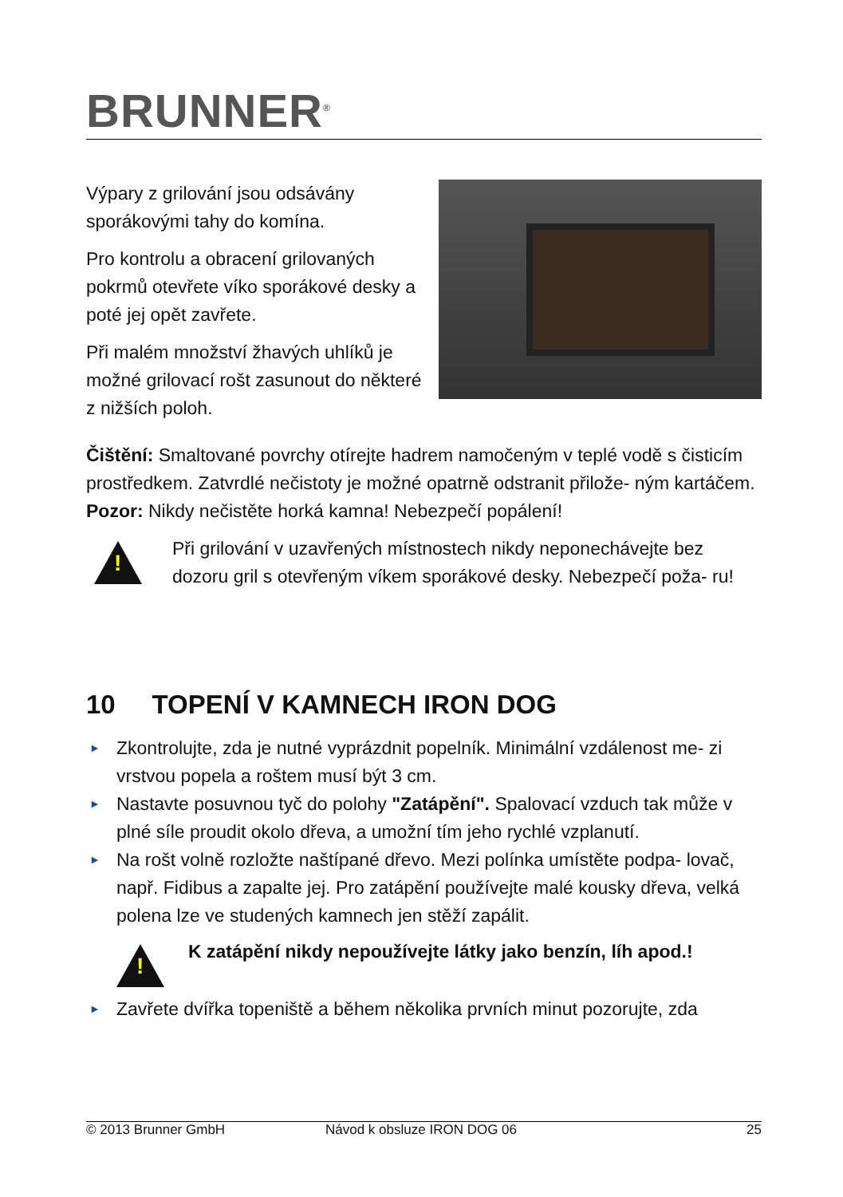BRUNNER<sup>®</sup>
Výpary z grilování jsou odsávány sporákovými tahy do komína.
Pro kontrolu a obracení grilovaných pokrmů otevřete víko sporákové desky a poté jej opět zavřete.
Při malém množství žhavých uhlíků je možné grilovací rošt zasunout do některé z nižších poloh.
Čištění: Smaltované povrchy otírejte hadrem namočeným v teplé vodě s čisticím prostředkem. Zatvrdlé nečistoty je možné opatrně odstranit přilože- ným kartáčem. Pozor: Nikdy nečistěte horká kamna! Nebezpečí popálení!
!
Při grilování v uzavřených místnostech nikdy neponechávejte bez dozoru gril s otevřeným víkem sporákové desky. Nebezpečí poža- ru!
10 TOPENÍ V KAMNECH IRON DOG
► Zkontrolujte, zda je nutné vyprázdnit popelník. Minimální vzdálenost me- zi vrstvou popela a roštem musí být 3 cm.
► Nastavte posuvnou tyč do polohy "Zatápění". Spalovací vzduch tak může v plné síle proudit okolo dřeva, a umožní tím jeho rychlé vzplanutí.
► Na rošt volně rozložte naštípané dřevo. Mezi polínka umístěte podpa- lovač, např. Fidibus a zapalte jej. Pro zatápění používejte malé kousky dřeva, velká polena lze ve studených kamnech jen stěží zapálit.
!
K zatápění nikdy nepoužívejte látky jako benzín, líh apod.!
► Zavřete dvířka topeniště a během několika prvních minut pozorujte, zda
© 2013 Brunner GmbH Návod k obsluze IRON DOG 06 25